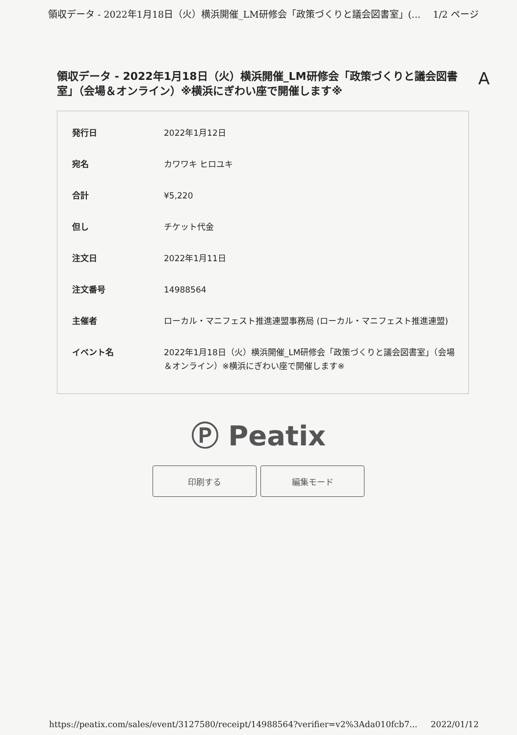領収データ - 2022年1月18日（火）横浜開催_LM研修会「政策づくりと議会図書室」(... 1/2 ページ
領収データ - 2022年1月18日（火）横浜開催_LM研修会「政策づくりと議会図書室」（会場＆オンライン）※横浜にぎわい座で開催します※
A
| 発行日 | 2022年1月12日 |
| 宛名 | カワワキ ヒロユキ |
| 合計 | ¥5,220 |
| 但し | チケット代金 |
| 注文日 | 2022年1月11日 |
| 注文番号 | 14988564 |
| 主催者 | ローカル・マニフェスト推進連盟事務局 (ローカル・マニフェスト推進連盟) |
| イベント名 | 2022年1月18日（火）横浜開催_LM研修会「政策づくりと議会図書室」（会場＆オンライン）※横浜にぎわい座で開催します※ |
Ⓟ Peatix
印刷する 編集モード
https://peatix.com/sales/event/3127580/receipt/14988564?verifier=v2%3Ada010fcb7... 2022/01/12